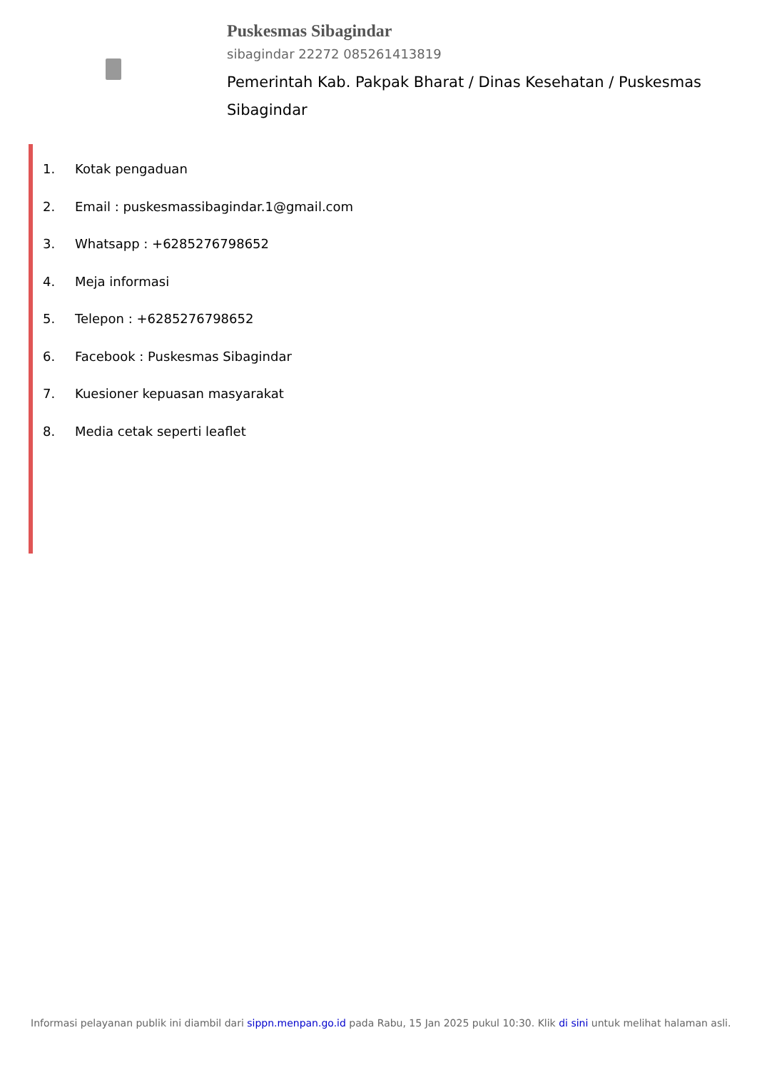Puskesmas Sibagindar
sibagindar 22272 085261413819
Pemerintah Kab. Pakpak Bharat / Dinas Kesehatan / Puskesmas Sibagindar
1. Kotak pengaduan
2. Email : puskesmassibagindar.1@gmail.com
3. Whatsapp : +6285276798652
4. Meja informasi
5. Telepon : +6285276798652
6. Facebook : Puskesmas Sibagindar
7. Kuesioner kepuasan masyarakat
8. Media cetak seperti leaflet
Informasi pelayanan publik ini diambil dari sippn.menpan.go.id pada Rabu, 15 Jan 2025 pukul 10:30. Klik di sini untuk melihat halaman asli.